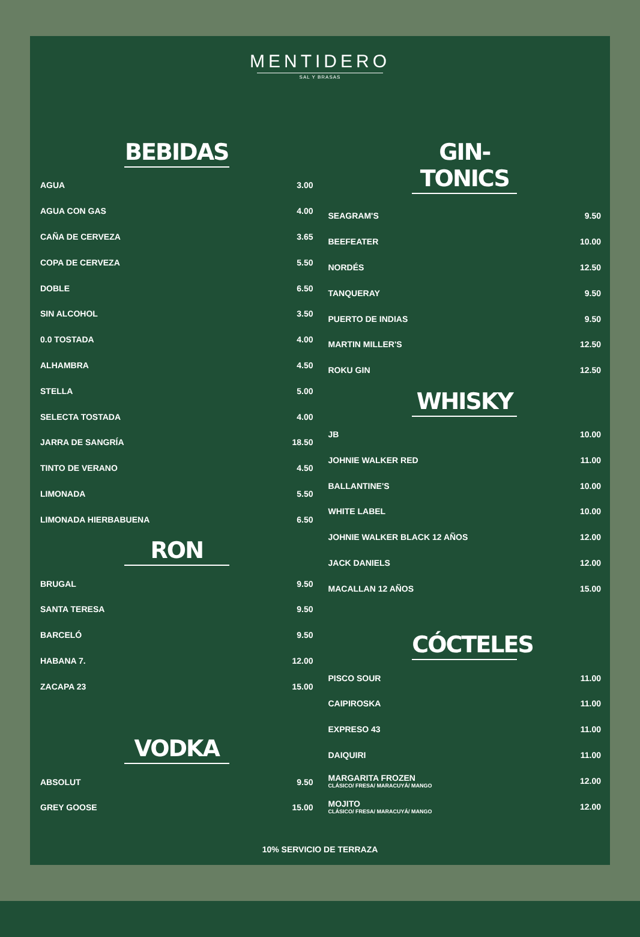MENTIDERO
SAL Y BRASAS
BEBIDAS
| AGUA | 3.00 |
| AGUA CON GAS | 4.00 |
| CAÑA DE CERVEZA | 3.65 |
| COPA DE CERVEZA | 5.50 |
| DOBLE | 6.50 |
| SIN ALCOHOL | 3.50 |
| 0.0 TOSTADA | 4.00 |
| ALHAMBRA | 4.50 |
| STELLA | 5.00 |
| SELECTA TOSTADA | 4.00 |
| JARRA DE SANGRÍA | 18.50 |
| TINTO DE VERANO | 4.50 |
| LIMONADA | 5.50 |
| LIMONADA HIERBABUENA | 6.50 |
RON
| BRUGAL | 9.50 |
| SANTA TERESA | 9.50 |
| BARCELÓ | 9.50 |
| HABANA 7. | 12.00 |
| ZACAPA 23 | 15.00 |
VODKA
| ABSOLUT | 9.50 |
| GREY GOOSE | 15.00 |
GIN-TONICS
| SEAGRAM'S | 9.50 |
| BEEFEATER | 10.00 |
| NORDÉS | 12.50 |
| TANQUERAY | 9.50 |
| PUERTO DE INDIAS | 9.50 |
| MARTIN MILLER'S | 12.50 |
| ROKU GIN | 12.50 |
WHISKY
| JB | 10.00 |
| JOHNIE WALKER RED | 11.00 |
| BALLANTINE'S | 10.00 |
| WHITE LABEL | 10.00 |
| JOHNIE WALKER BLACK 12 AÑOS | 12.00 |
| JACK DANIELS | 12.00 |
| MACALLAN 12 AÑOS | 15.00 |
CÓCTELES
| PISCO SOUR | 11.00 |
| CAIPIROSKA | 11.00 |
| EXPRESO 43 | 11.00 |
| DAIQUIRI | 11.00 |
| MARGARITA FROZEN CLÁSICO/ FRESA/ MARACUYÁ/ MANGO | 12.00 |
| MOJITO CLÁSICO/ FRESA/ MARACUYÁ/ MANGO | 12.00 |
10% SERVICIO DE TERRAZA